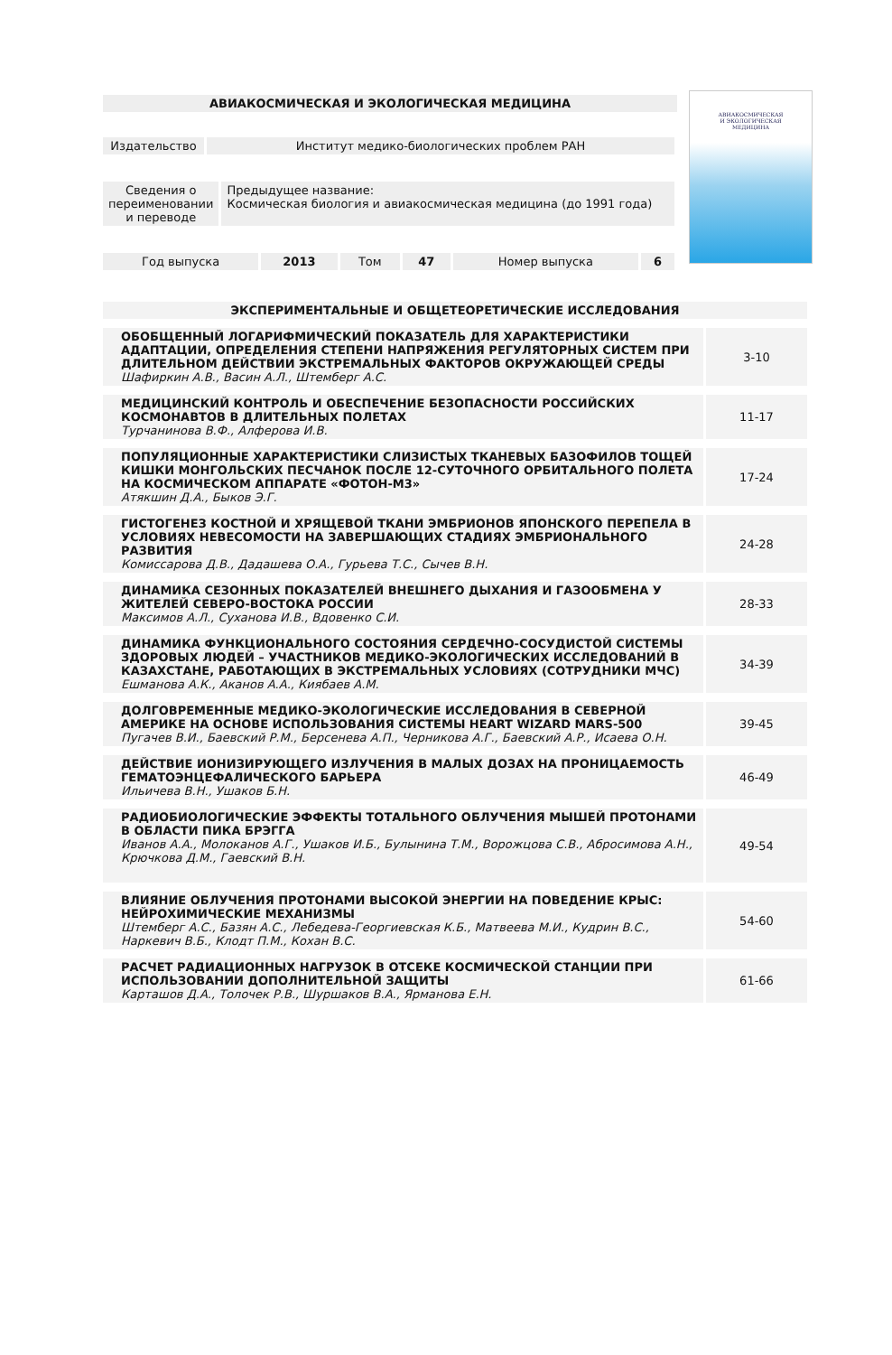АВИАКОСМИЧЕСКАЯ
И ЭКОЛОГИЧЕСКАЯ
МЕДИЦИНА
АВИАКОСМИЧЕСКАЯ И ЭКОЛОГИЧЕСКАЯ МЕДИЦИНА
| Издательство | Институт медико-биологических проблем РАН |
| Сведения о переименовании и переводе | Предыдущее название: Космическая биология и авиакосмическая медицина (до 1991 года) |
| Год выпуска | 2013 | Том | 47 | Номер выпуска | 6 |
| ЭКСПЕРИМЕНТАЛЬНЫЕ И ОБЩЕТЕОРЕТИЧЕСКИЕ ИССЛЕДОВАНИЯ | |
| ОБОБЩЕННЫЙ ЛОГАРИФМИЧЕСКИЙ ПОКАЗАТЕЛЬ ДЛЯ ХАРАКТЕРИСТИКИ АДАПТАЦИИ, ОПРЕДЕЛЕНИЯ СТЕПЕНИ НАПРЯЖЕНИЯ РЕГУЛЯТОРНЫХ СИСТЕМ ПРИ ДЛИТЕЛЬНОМ ДЕЙСТВИИ ЭКСТРЕМАЛЬНЫХ ФАКТОРОВ ОКРУЖАЮЩЕЙ СРЕДЫ Шафиркин А.В., Васин А.Л., Штемберг А.С. | 3-10 |
| МЕДИЦИНСКИЙ КОНТРОЛЬ И ОБЕСПЕЧЕНИЕ БЕЗОПАСНОСТИ РОССИЙСКИХ КОСМОНАВТОВ В ДЛИТЕЛЬНЫХ ПОЛЕТАХ Турчанинова В.Ф., Алферова И.В. | 11-17 |
| ПОПУЛЯЦИОННЫЕ ХАРАКТЕРИСТИКИ СЛИЗИСТЫХ ТКАНЕВЫХ БАЗОФИЛОВ ТОЩЕЙ КИШКИ МОНГОЛЬСКИХ ПЕСЧАНОК ПОСЛЕ 12-СУТОЧНОГО ОРБИТАЛЬНОГО ПОЛЕТА НА КОСМИЧЕСКОМ АППАРАТЕ «ФОТОН-М3» Атякшин Д.А., Быков Э.Г. | 17-24 |
| ГИСТОГЕНЕЗ КОСТНОЙ И ХРЯЩЕВОЙ ТКАНИ ЭМБРИОНОВ ЯПОНСКОГО ПЕРЕПЕЛА В УСЛОВИЯХ НЕВЕСОМОСТИ НА ЗАВЕРШАЮЩИХ СТАДИЯХ ЭМБРИОНАЛЬНОГО РАЗВИТИЯ Комиссарова Д.В., Дадашева О.А., Гурьева Т.С., Сычев В.Н. | 24-28 |
| ДИНАМИКА СЕЗОННЫХ ПОКАЗАТЕЛЕЙ ВНЕШНЕГО ДЫХАНИЯ И ГАЗООБМЕНА У ЖИТЕЛЕЙ СЕВЕРО-ВОСТОКА РОССИИ Максимов А.Л., Суханова И.В., Вдовенко С.И. | 28-33 |
| ДИНАМИКА ФУНКЦИОНАЛЬНОГО СОСТОЯНИЯ СЕРДЕЧНО-СОСУДИСТОЙ СИСТЕМЫ ЗДОРОВЫХ ЛЮДЕЙ – УЧАСТНИКОВ МЕДИКО-ЭКОЛОГИЧЕСКИХ ИССЛЕДОВАНИЙ В КАЗАХСТАНЕ, РАБОТАЮЩИХ В ЭКСТРЕМАЛЬНЫХ УСЛОВИЯХ (СОТРУДНИКИ МЧС) Ешманова А.К., Аканов А.А., Киябаев А.М. | 34-39 |
| ДОЛГОВРЕМЕННЫЕ МЕДИКО-ЭКОЛОГИЧЕСКИЕ ИССЛЕДОВАНИЯ В СЕВЕРНОЙ АМЕРИКЕ НА ОСНОВЕ ИСПОЛЬЗОВАНИЯ СИСТЕМЫ HEART WIZARD MARS-500 Пугачев В.И., Баевский Р.М., Берсенева А.П., Черникова А.Г., Баевский А.Р., Исаева О.Н. | 39-45 |
| ДЕЙСТВИЕ ИОНИЗИРУЮЩЕГО ИЗЛУЧЕНИЯ В МАЛЫХ ДОЗАХ НА ПРОНИЦАЕМОСТЬ ГЕМАТОЭНЦЕФАЛИЧЕСКОГО БАРЬЕРА Ильичева В.Н., Ушаков Б.Н. | 46-49 |
| РАДИОБИОЛОГИЧЕСКИЕ ЭФФЕКТЫ ТОТАЛЬНОГО ОБЛУЧЕНИЯ МЫШЕЙ ПРОТОНАМИ В ОБЛАСТИ ПИКА БРЭГГА Иванов А.А., Молоканов А.Г., Ушаков И.Б., Булынина Т.М., Ворожцова С.В., Абросимова А.Н., Крючкова Д.М., Гаевский В.Н. | 49-54 |
| ВЛИЯНИЕ ОБЛУЧЕНИЯ ПРОТОНАМИ ВЫСОКОЙ ЭНЕРГИИ НА ПОВЕДЕНИЕ КРЫС: НЕЙРОХИМИЧЕСКИЕ МЕХАНИЗМЫ Штемберг А.С., Базян А.С., Лебедева-Георгиевская К.Б., Матвеева М.И., Кудрин В.С., Наркевич В.Б., Клодт П.М., Кохан В.С. | 54-60 |
| РАСЧЕТ РАДИАЦИОННЫХ НАГРУЗОК В ОТСЕКЕ КОСМИЧЕСКОЙ СТАНЦИИ ПРИ ИСПОЛЬЗОВАНИИ ДОПОЛНИТЕЛЬНОЙ ЗАЩИТЫ Карташов Д.А., Толочек Р.В., Шуршаков В.А., Ярманова Е.Н. | 61-66 |